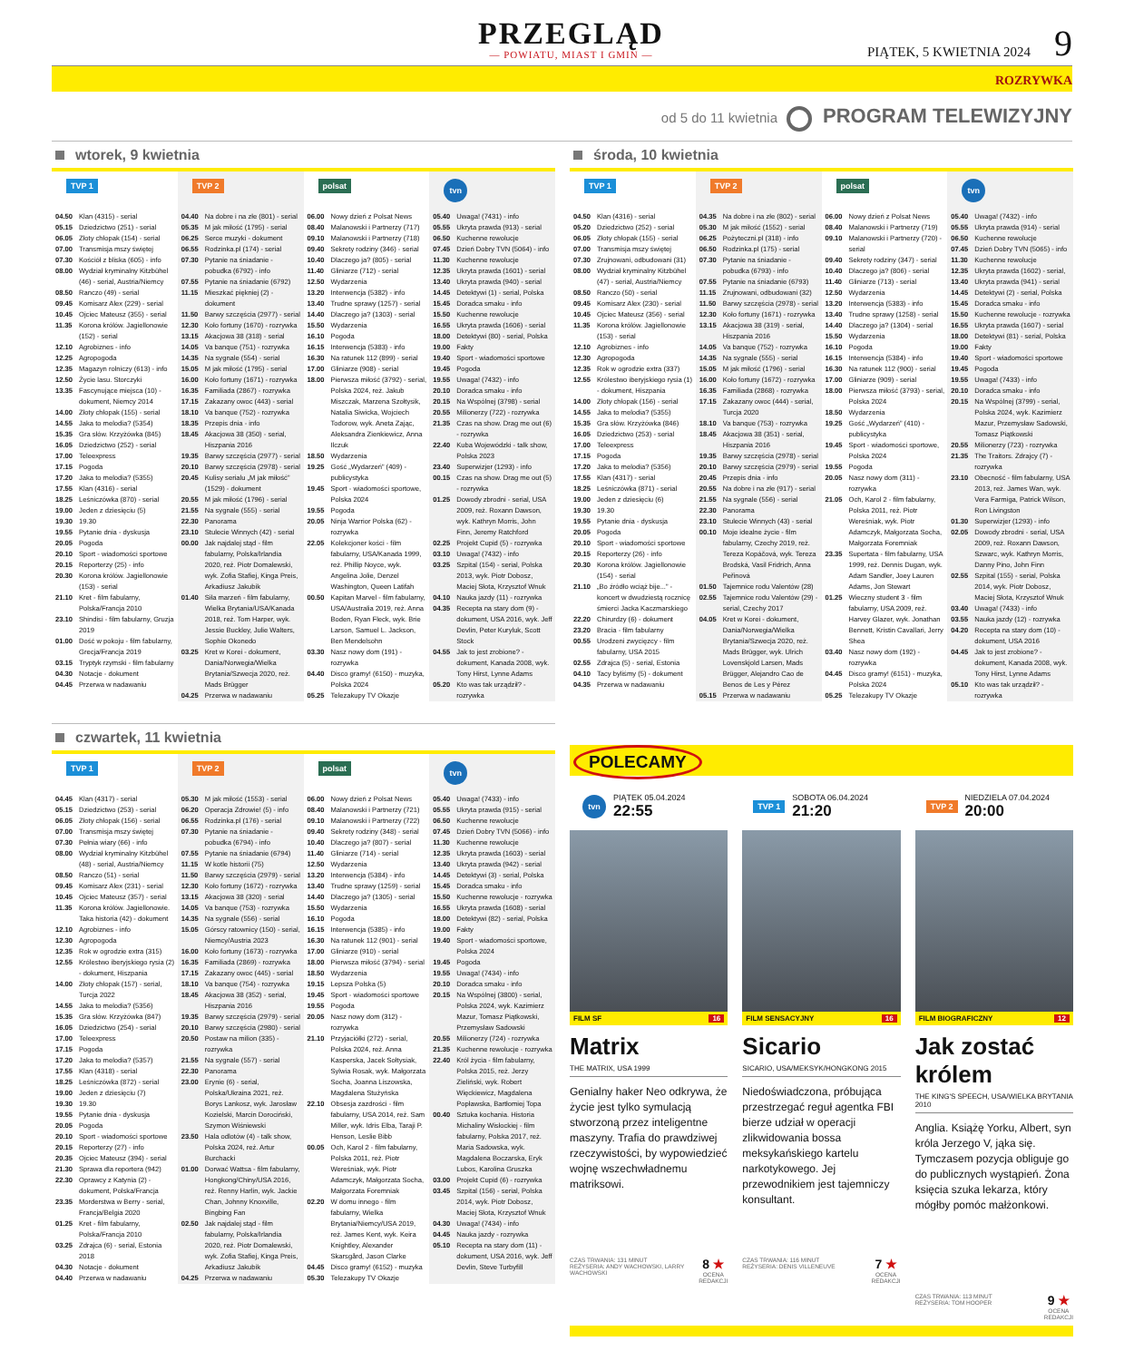PRZEGLĄD
— POWIATU, MIAST I GMIN —
PIĄTEK, 5 KWIETNIA 2024 9
ROZRYWKA
od 5 do 11 kwietnia PROGRAM TELEWIZYJNY
wtorek, 9 kwietnia
TVP 1
04.50 Klan (4315) - serial
05.15 Dziedzictwo (251) - serial
06.05 Złoty chłopak (154) - serial
07.00 Transmisja mszy świętej
07.30 Kościół z bliska (605) - info
08.00 Wydział kryminalny Kitzbühel (46) - serial, Austria/Niemcy
08.50 Ranczo (49) - serial
09.45 Komisarz Alex (229) - serial
10.45 Ojciec Mateusz (355) - serial
11.35 Korona królów. Jagiellonowie (152) - serial
12.10 Agrobiznes - info
12.25 Agropogoda
12.35 Magazyn rolniczy (613) - info
12.50 Życie lasu. Storczyki
13.35 Fascynujące miejsca (10) - dokument, Niemcy 2014
14.00 Złoty chłopak (155) - serial
14.55 Jaka to melodia? (5354)
15.35 Gra słów. Krzyżówka (845)
16.05 Dziedzictwo (252) - serial
17.00 Teleexpress
17.15 Pogoda
17.20 Jaka to melodia? (5355)
17.55 Klan (4316) - serial
18.25 Leśniczówka (870) - serial
19.00 Jeden z dziesięciu (5)
19.30 19.30
19.55 Pytanie dnia - dyskusja
20.05 Pogoda
20.10 Sport - wiadomości sportowe
20.15 Reporterzy (25) - info
20.30 Korona królów. Jagiellonowie (153) - serial
21.10 Kret - film fabularny, Polska/Francja 2010
23.10 Shindisi - film fabularny, Gruzja 2019
01.00 Dość w pokoju - film fabularny, Grecja/Francja 2019
03.15 Tryptyk rzymski - film fabularny
04.30 Notacje - dokument
04.45 Przerwa w nadawaniu
TVP 2
04.40 Na dobre i na złe (801) - serial
05.35 M jak miłość (1795) - serial
06.25 Serce muzyki - dokument
06.55 Rodzinka.pl (174) - serial
07.30 Pytanie na śniadanie - pobudka (6792) - info
07.55 Pytanie na śniadanie (6792)
11.15 Mieszkać piękniej (2) - dokument
11.50 Barwy szczęścia (2977) - serial
12.30 Koło fortuny (1670) - rozrywka
13.15 Akacjowa 38 (318) - serial
14.05 Va banque (751) - rozrywka
14.35 Na sygnale (554) - serial
15.05 M jak miłość (1795) - serial
16.00 Koło fortuny (1671) - rozrywka
16.35 Familiada (2867) - rozrywka
17.15 Zakazany owoc (443) - serial
18.10 Va banque (752) - rozrywka
18.35 Przepis dnia - info
18.45 Akacjowa 38 (350) - serial, Hiszpania 2016
19.35 Barwy szczęścia (2977) - serial
20.10 Barwy szczęścia (2978) - serial
20.45 Kulisy serialu „M jak miłość” (1529) - dokument
20.55 M jak miłość (1796) - serial
21.55 Na sygnale (555) - serial
22.30 Panorama
23.10 Stulecie Winnych (42) - serial
00.00 Jak najdalej stąd - film fabularny, Polska/Irlandia 2020, reż. Piotr Domalewski, wyk. Zofia Stafiej, Kinga Preis, Arkadiusz Jakubik
01.40 Siła marzeń - film fabularny, Wielka Brytania/USA/Kanada 2018, reż. Tom Harper, wyk. Jessie Buckley, Julie Walters, Sophie Okonedo
03.25 Kret w Korei - dokument, Dania/Norwegia/Wielka Brytania/Szwecja 2020, reż. Mads Brügger
04.25 Przerwa w nadawaniu
polsat
06.00 Nowy dzień z Polsat News
08.40 Malanowski i Partnerzy (717)
09.10 Malanowski i Partnerzy (718)
09.40 Sekrety rodziny (346) - serial
10.40 Dlaczego ja? (805) - serial
11.40 Gliniarze (712) - serial
12.50 Wydarzenia
13.20 Interwencja (5382) - info
13.40 Trudne sprawy (1257) - serial
14.40 Dlaczego ja? (1303) - serial
15.50 Wydarzenia
16.10 Pogoda
16.15 Interwencja (5383) - info
16.30 Na ratunek 112 (899) - serial
17.00 Gliniarze (908) - serial
18.00 Pierwsza miłość (3792) - serial, Polska 2024, reż. Jakub Miszczak, Marzena Szołtysik, Natalia Siwicka, Wojciech Todorow, wyk. Aneta Zając, Aleksandra Zienkiewicz, Anna Ilczuk
18.50 Wydarzenia
19.25 Gość „Wydarzeń” (409) - publicystyka
19.45 Sport - wiadomości sportowe, Polska 2024
19.55 Pogoda
20.05 Ninja Warrior Polska (62) - rozrywka
22.05 Kolekcjoner kości - film fabularny, USA/Kanada 1999, reż. Phillip Noyce, wyk. Angelina Jolie, Denzel Washington, Queen Latifah
00.50 Kapitan Marvel - film fabularny, USA/Australia 2019, reż. Anna Boden, Ryan Fleck, wyk. Brie Larson, Samuel L. Jackson, Ben Mendelsohn
03.30 Nasz nowy dom (191) - rozrywka
04.40 Disco gramy! (6150) - muzyka, Polska 2024
05.25 Telezakupy TV Okazje
tvn
05.40 Uwaga! (7431) - info
05.55 Ukryta prawda (913) - serial
06.50 Kuchenne rewolucje
07.45 Dzień Dobry TVN (5064) - info
11.30 Kuchenne rewolucje
12.35 Ukryta prawda (1601) - serial
13.40 Ukryta prawda (940) - serial
14.45 Detektywi (1) - serial, Polska
15.45 Doradca smaku - info
15.50 Kuchenne rewolucje
16.55 Ukryta prawda (1606) - serial
18.00 Detektywi (80) - serial, Polska
19.00 Fakty
19.40 Sport - wiadomości sportowe
19.45 Pogoda
19.55 Uwaga! (7432) - info
20.10 Doradca smaku - info
20.15 Na Wspólnej (3798) - serial
20.55 Milionerzy (722) - rozrywka
21.35 Czas na show. Drag me out (6) - rozrywka
22.40 Kuba Wojewódzki - talk show, Polska 2023
23.40 Superwizjer (1293) - info
00.15 Czas na show. Drag me out (5) - rozrywka
01.25 Dowody zbrodni - serial, USA 2009, reż. Roxann Dawson, wyk. Kathryn Morris, John Finn, Jeremy Ratchford
02.25 Projekt Cupid (5) - rozrywka
03.10 Uwaga! (7432) - info
03.25 Szpital (154) - serial, Polska 2013, wyk. Piotr Dobosz, Maciej Słota, Krzysztof Wnuk
04.10 Nauka jazdy (11) - rozrywka
04.35 Recepta na stary dom (9) - dokument, USA 2016, wyk. Jeff Devlin, Peter Kuryluk, Scott Stock
04.55 Jak to jest zrobione? - dokument, Kanada 2008, wyk. Tony Hirst, Lynne Adams
05.20 Kto was tak urządził? - rozrywka
środa, 10 kwietnia
TVP 1
04.50 Klan (4316) - serial
05.20 Dziedzictwo (252) - serial
06.05 Złoty chłopak (155) - serial
07.00 Transmisja mszy świętej
07.30 Zrujnowani, odbudowani (31)
08.00 Wydział kryminalny Kitzbühel (47) - serial, Austria/Niemcy
08.50 Ranczo (50) - serial
09.45 Komisarz Alex (230) - serial
10.45 Ojciec Mateusz (356) - serial
11.35 Korona królów. Jagiellonowie (153) - serial
12.10 Agrobiznes - info
12.30 Agropogoda
12.35 Rok w ogrodzie extra (337)
12.55 Królestwo iberyjskiego rysia (1) - dokument, Hiszpania
14.00 Złoty chłopak (156) - serial
14.55 Jaka to melodia? (5355)
15.35 Gra słów. Krzyżówka (846)
16.05 Dziedzictwo (253) - serial
17.00 Teleexpress
17.15 Pogoda
17.20 Jaka to melodia? (5356)
17.55 Klan (4317) - serial
18.25 Leśniczówka (871) - serial
19.00 Jeden z dziesięciu (6)
19.30 19.30
19.55 Pytanie dnia - dyskusja
20.05 Pogoda
20.10 Sport - wiadomości sportowe
20.15 Reporterzy (26) - info
20.30 Korona królów. Jagiellonowie (154) - serial
21.10 „Bo źródło wciąż bije...” - koncert w dwudziestą rocznicę śmierci Jacka Kaczmarskiego
22.20 Chirurdzy (6) - dokument
23.20 Bracia - film fabularny
00.55 Urodzeni zwycięzcy - film fabularny, USA 2015
02.55 Zdrajca (5) - serial, Estonia
04.10 Tacy byliśmy (5) - dokument
04.35 Przerwa w nadawaniu
TVP 2
04.35 Na dobre i na złe (802) - serial
05.30 M jak miłość (1552) - serial
06.25 Pożyteczni.pl (318) - info
06.50 Rodzinka.pl (175) - serial
07.30 Pytanie na śniadanie - pobudka (6793) - info
07.55 Pytanie na śniadanie (6793)
11.15 Zrujnowani, odbudowani (32)
11.50 Barwy szczęścia (2978) - serial
12.30 Koło fortuny (1671) - rozrywka
13.15 Akacjowa 38 (319) - serial, Hiszpania 2016
14.05 Va banque (752) - rozrywka
14.35 Na sygnale (555) - serial
15.05 M jak miłość (1796) - serial
16.00 Koło fortuny (1672) - rozrywka
16.35 Familiada (2868) - rozrywka
17.15 Zakazany owoc (444) - serial, Turcja 2020
18.10 Va banque (753) - rozrywka
18.45 Akacjowa 38 (351) - serial, Hiszpania 2016
19.35 Barwy szczęścia (2978) - serial
20.10 Barwy szczęścia (2979) - serial
20.45 Przepis dnia - info
20.55 Na dobre i na złe (917) - serial
21.55 Na sygnale (556) - serial
22.30 Panorama
23.10 Stulecie Winnych (43) - serial
00.10 Moje idealne życie - film fabularny, Czechy 2019, reż. Tereza Kopáčová, wyk. Tereza Brodská, Vasil Fridrich, Anna Peřinová
01.50 Tajemnice rodu Valentów (28)
02.55 Tajemnice rodu Valentów (29) - serial, Czechy 2017
04.05 Kret w Korei - dokument, Dania/Norwegia/Wielka Brytania/Szwecja 2020, reż. Mads Brügger, wyk. Ulrich Lovenskjold Larsen, Mads Brügger, Alejandro Cao de Benos de Les y Pérez
05.15 Przerwa w nadawaniu
polsat
06.00 Nowy dzień z Polsat News
08.40 Malanowski i Partnerzy (719)
09.10 Malanowski i Partnerzy (720) - serial
09.40 Sekrety rodziny (347) - serial
10.40 Dlaczego ja? (806) - serial
11.40 Gliniarze (713) - serial
12.50 Wydarzenia
13.20 Interwencja (5383) - info
13.40 Trudne sprawy (1258) - serial
14.40 Dlaczego ja? (1304) - serial
15.50 Wydarzenia
16.10 Pogoda
16.15 Interwencja (5384) - info
16.30 Na ratunek 112 (900) - serial
17.00 Gliniarze (909) - serial
18.00 Pierwsza miłość (3793) - serial, Polska 2024
18.50 Wydarzenia
19.25 Gość „Wydarzeń” (410) - publicystyka
19.45 Sport - wiadomości sportowe, Polska 2024
19.55 Pogoda
20.05 Nasz nowy dom (311) - rozrywka
21.05 Och, Karol 2 - film fabularny, Polska 2011, reż. Piotr Wereśniak, wyk. Piotr Adamczyk, Małgorzata Socha, Małgorzata Foremniak
23.35 Supertata - film fabularny, USA 1999, reż. Dennis Dugan, wyk. Adam Sandler, Joey Lauren Adams, Jon Stewart
01.25 Wieczny student 3 - film fabularny, USA 2009, reż. Harvey Glazer, wyk. Jonathan Bennett, Kristin Cavallari, Jerry Shea
03.40 Nasz nowy dom (192) - rozrywka
04.45 Disco gramy! (6151) - muzyka, Polska 2024
05.25 Telezakupy TV Okazje
tvn
05.40 Uwaga! (7432) - info
05.55 Ukryta prawda (914) - serial
06.50 Kuchenne rewolucje
07.45 Dzień Dobry TVN (5065) - info
11.30 Kuchenne rewolucje
12.35 Ukryta prawda (1602) - serial,
13.40 Ukryta prawda (941) - serial
14.45 Detektywi (2) - serial, Polska
15.45 Doradca smaku - info
15.50 Kuchenne rewolucje - rozrywka
16.55 Ukryta prawda (1607) - serial
18.00 Detektywi (81) - serial, Polska
19.00 Fakty
19.40 Sport - wiadomości sportowe
19.45 Pogoda
19.55 Uwaga! (7433) - info
20.10 Doradca smaku - info
20.15 Na Wspólnej (3799) - serial, Polska 2024, wyk. Kazimierz Mazur, Przemysław Sadowski, Tomasz Piątkowski
20.55 Milionerzy (723) - rozrywka
21.35 The Traitors. Zdrajcy (7) - rozrywka
23.10 Obecność - film fabularny, USA 2013, reż. James Wan, wyk. Vera Farmiga, Patrick Wilson, Ron Livingston
01.30 Superwizjer (1293) - info
02.05 Dowody zbrodni - serial, USA 2009, reż. Roxann Dawson, Szwarc, wyk. Kathryn Morris, Danny Pino, John Finn
02.55 Szpital (155) - serial, Polska 2014, wyk. Piotr Dobosz, Maciej Słota, Krzysztof Wnuk
03.40 Uwaga! (7433) - info
03.55 Nauka jazdy (12) - rozrywka
04.20 Recepta na stary dom (10) - dokument, USA 2016
04.45 Jak to jest zrobione? - dokument, Kanada 2008, wyk. Tony Hirst, Lynne Adams
05.10 Kto was tak urządził? - rozrywka
czwartek, 11 kwietnia
TVP 1
04.45 Klan (4317) - serial
05.15 Dziedzictwo (253) - serial
06.05 Złoty chłopak (156) - serial
07.00 Transmisja mszy świętej
07.30 Pełnia wiary (66) - info
08.00 Wydział kryminalny Kitzbühel (48) - serial, Austria/Niemcy
08.50 Ranczo (51) - serial
09.45 Komisarz Alex (231) - serial
10.45 Ojciec Mateusz (357) - serial
11.35 Korona królów. Jagiellonowie. Taka historia (42) - dokument
12.10 Agrobiznes - info
12.30 Agropogoda
12.35 Rok w ogrodzie extra (315)
12.55 Królestwo iberyjskiego rysia (2) - dokument, Hiszpania
14.00 Złoty chłopak (157) - serial, Turcja 2022
14.55 Jaka to melodia? (5356)
15.35 Gra słów. Krzyżówka (847)
16.05 Dziedzictwo (254) - serial
17.00 Teleexpress
17.15 Pogoda
17.20 Jaka to melodia? (5357)
17.55 Klan (4318) - serial
18.25 Leśniczówka (872) - serial
19.00 Jeden z dziesięciu (7)
19.30 19.30
19.55 Pytanie dnia - dyskusja
20.05 Pogoda
20.10 Sport - wiadomości sportowe
20.15 Reporterzy (27) - info
20.35 Ojciec Mateusz (394) - serial
21.30 Sprawa dla reportera (942)
22.30 Oprawcy z Katynia (2) - dokument, Polska/Francja
23.35 Morderstwa w Berry - serial, Francja/Belgia 2020
01.25 Kret - film fabularny, Polska/Francja 2010
03.25 Zdrajca (6) - serial, Estonia 2018
04.30 Notacje - dokument
04.40 Przerwa w nadawaniu
TVP 2
05.30 M jak miłość (1553) - serial
06.20 Operacja Zdrowie! (5) - info
06.55 Rodzinka.pl (176) - serial
07.30 Pytanie na śniadanie - pobudka (6794) - info
07.55 Pytanie na śniadanie (6794)
11.15 W kotle historii (75)
11.50 Barwy szczęścia (2979) - serial
12.30 Koło fortuny (1672) - rozrywka
13.15 Akacjowa 38 (320) - serial
14.05 Va banque (753) - rozrywka
14.35 Na sygnale (556) - serial
15.05 Górscy ratownicy (150) - serial, Niemcy/Austria 2023
16.00 Koło fortuny (1673) - rozrywka
16.35 Familiada (2869) - rozrywka
17.15 Zakazany owoc (445) - serial
18.10 Va banque (754) - rozrywka
18.45 Akacjowa 38 (352) - serial, Hiszpania 2016
19.35 Barwy szczęścia (2979) - serial
20.10 Barwy szczęścia (2980) - serial
20.50 Postaw na milion (335) - rozrywka
21.55 Na sygnale (557) - serial
22.30 Panorama
23.00 Erynie (6) - serial, Polska/Ukraina 2021, reż. Borys Lankosz, wyk. Jarosław Kozielski, Marcin Dorociński, Szymon Wiśniewski
23.50 Hala odlotów (4) - talk show, Polska 2024, reż. Artur Burchacki
01.00 Dorwać Wattsa - film fabularny, Hongkong/Chiny/USA 2016, reż. Renny Harlin, wyk. Jackie Chan, Johnny Knoxville, Bingbing Fan
02.50 Jak najdalej stąd - film fabularny, Polska/Irlandia 2020, reż. Piotr Domalewski, wyk. Zofia Stafiej, Kinga Preis, Arkadiusz Jakubik
04.25 Przerwa w nadawaniu
polsat
06.00 Nowy dzień z Polsat News
08.40 Malanowski i Partnerzy (721)
09.10 Malanowski i Partnerzy (722)
09.40 Sekrety rodziny (348) - serial
10.40 Dlaczego ja? (807) - serial
11.40 Gliniarze (714) - serial
12.50 Wydarzenia
13.20 Interwencja (5384) - info
13.40 Trudne sprawy (1259) - serial
14.40 Dlaczego ja? (1305) - serial
15.50 Wydarzenia
16.10 Pogoda
16.15 Interwencja (5385) - info
16.30 Na ratunek 112 (901) - serial
17.00 Gliniarze (910) - serial
18.00 Pierwsza miłość (3794) - serial
18.50 Wydarzenia
19.15 Lepsza Polska (5)
19.45 Sport - wiadomości sportowe
19.55 Pogoda
20.05 Nasz nowy dom (312) - rozrywka
21.10 Przyjaciółki (272) - serial, Polska 2024, reż. Anna Kasperska, Jacek Sołtysiak, Sylwia Rosak, wyk. Małgorzata Socha, Joanna Liszowska, Magdalena Stużyńska
22.10 Obsesja zazdrości - film fabularny, USA 2014, reż. Sam Miller, wyk. Idris Elba, Taraji P. Henson, Leslie Bibb
00.05 Och, Karol 2 - film fabularny, Polska 2011, reż. Piotr Wereśniak, wyk. Piotr Adamczyk, Małgorzata Socha, Małgorzata Foremniak
02.20 W domu innego - film fabularny, Wielka Brytania/Niemcy/USA 2019, reż. James Kent, wyk. Keira Knightley, Alexander Skarsgård, Jason Clarke
04.45 Disco gramy! (6152) - muzyka
05.30 Telezakupy TV Okazje
tvn
05.40 Uwaga! (7433) - info
05.55 Ukryta prawda (915) - serial
06.50 Kuchenne rewolucje
07.45 Dzień Dobry TVN (5066) - info
11.30 Kuchenne rewolucje
12.35 Ukryta prawda (1603) - serial
13.40 Ukryta prawda (942) - serial
14.45 Detektywi (3) - serial, Polska
15.45 Doradca smaku - info
15.50 Kuchenne rewolucje - rozrywka
16.55 Ukryta prawda (1608) - serial
18.00 Detektywi (82) - serial, Polska
19.00 Fakty
19.40 Sport - wiadomości sportowe, Polska 2024
19.45 Pogoda
19.55 Uwaga! (7434) - info
20.10 Doradca smaku - info
20.15 Na Wspólnej (3800) - serial, Polska 2024, wyk. Kazimierz Mazur, Tomasz Piątkowski, Przemysław Sadowski
20.55 Milionerzy (724) - rozrywka
21.35 Kuchenne rewolucje - rozrywka
22.40 Król życia - film fabularny, Polska 2015, reż. Jerzy Zieliński, wyk. Robert Więckiewicz, Magdalena Popławska, Bartłomiej Topa
00.40 Sztuka kochania. Historia Michaliny Wisłockiej - film fabularny, Polska 2017, reż. Maria Sadowska, wyk. Magdalena Boczarska, Eryk Lubos, Karolina Gruszka
03.00 Projekt Cupid (6) - rozrywka
03.45 Szpital (156) - serial, Polska 2014, wyk. Piotr Dobosz, Maciej Słota, Krzysztof Wnuk
04.30 Uwaga! (7434) - info
04.45 Nauka jazdy - rozrywka
05.10 Recepta na stary dom (11) - dokument, USA 2016, wyk. Jeff Devlin, Steve Turbyfill
POLECAMY
tvn
PIĄTEK 05.04.2024
22:55
FILM SF 16
Matrix
THE MATRIX, USA 1999
Genialny haker Neo odkrywa, że życie jest tylko symulacją stworzoną przez inteligentne maszyny. Trafia do prawdziwej rzeczywistości, by wypowiedzieć wojnę wszechwładnemu matriksowi.
CZAS TRWANIA: 131 MINUT
REŻYSERIA: ANDY WACHOWSKI, LARRY WACHOWSKI 8 ★
OCENA
REDAKCJI
TVP 1
SOBOTA 06.04.2024
21:20
FILM SENSACYJNY 16
Sicario
SICARIO, USA/MEKSYK/HONGKONG 2015
Niedoświadczona, próbująca przestrzegać reguł agentka FBI bierze udział w operacji zlikwidowania bossa meksykańskiego kartelu narkotykowego. Jej przewodnikiem jest tajemniczy konsultant.
CZAS TRWANIA: 116 MINUT
REŻYSERIA: DENIS VILLENEUVE 7 ★
OCENA
REDAKCJI
TVP 2
NIEDZIELA 07.04.2024
20:00
FILM BIOGRAFICZNY 12
Jak zostać królem
THE KING'S SPEECH, USA/WIELKA BRYTANIA 2010
Anglia. Książę Yorku, Albert, syn króla Jerzego V, jąka się. Tymczasem pozycja obliguje go do publicznych wystąpień. Żona księcia szuka lekarza, który mógłby pomóc małżonkowi.
CZAS TRWANIA: 113 MINUT
REŻYSERIA: TOM HOOPER 9 ★
OCENA
REDAKCJI